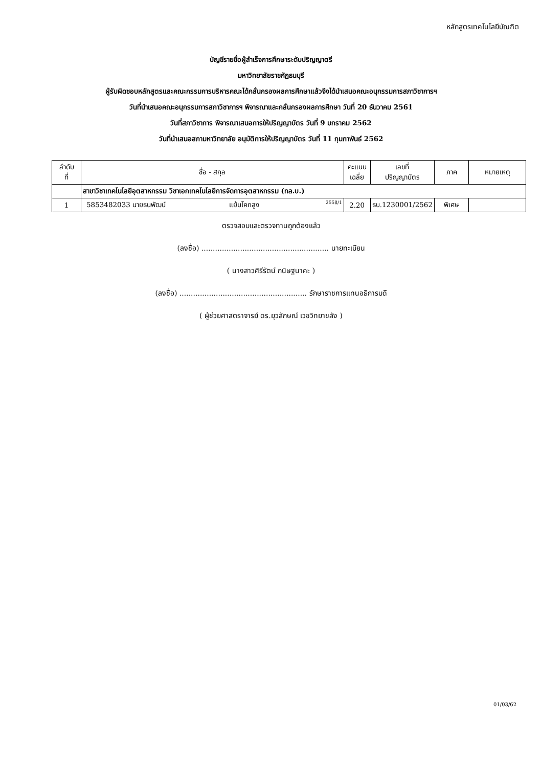หลักสูตรเทคโนโลยีบัณฑิต
บัญชีรายชื่อผู้สำเร็จการศึกษาระดับปริญญาตรี
มหาวิทยาลัยราชภัฏธนบุรี
ผู้รับผิดชอบหลักสูตรและคณะกรรมการบริหารคณะได้กลั่นกรองผลการศึกษาแล้วจึงได้นำเสนอคณะอนุกรรมการสภาวิชาการฯ
วันที่นำเสนอคณะอนุกรรมการสภาวิชาการฯ พิจารณาและกลั่นกรองผลการศึกษา วันที่ 20 ธันวาคม 2561
วันที่สภาวิชาการ พิจารณาเสนอการให้ปริญญาบัตร วันที่ 9 มกราคม 2562
วันที่นำเสนอสภามหาวิทยาลัย อนุมัติการให้ปริญญาบัตร วันที่ 11 กุมภาพันธ์ 2562
| ลำดับ ที่ | ชื่อ - สกุล | คะแนน เฉลี่ย | เลขที่ ปริญญาบัตร | ภาค | หมายเหตุ |
| --- | --- | --- | --- | --- | --- |
| | สาขาวิชาเทคโนโลยีอุตสาหกรรม วิชาเอกเทคโนโลยีการจัดการอุตสาหกรรม (ทล.บ.) | | | | |
| 1 | 5853482033 นายธนพัฒน์ แย้มโคกสูง 2558/1 | 2.20 | ธบ.1230001/2562 | พิเศษ | |
ตรวจสอบและตรวจทานถูกต้องแล้ว
(ลงชื่อ) ........................................................ นายทะเบียน
( นางสาวศิรีรัตน์ กนิษฐนาคะ )
(ลงชื่อ) ........................................................ รักษาราชการแทนอธิการบดี
( ผู้ช่วยศาสตราจารย์ ดร.ยุวลักษณ์ เวชวิทยาขลัง )
01/03/62